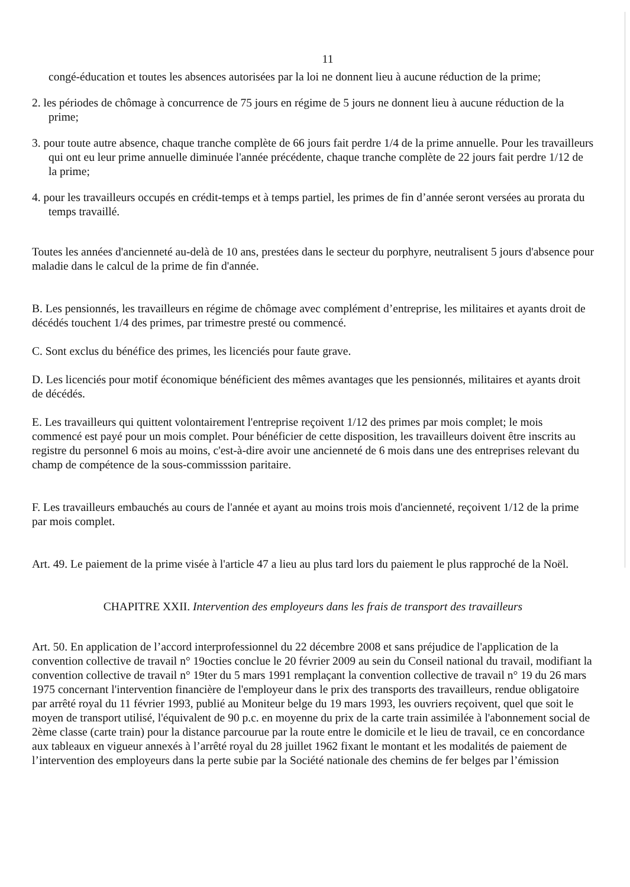11
congé-éducation et toutes les absences autorisées par la loi ne donnent lieu à aucune réduction de la prime;
2. les périodes de chômage à concurrence de 75 jours en régime de 5 jours ne donnent lieu à aucune réduction de la prime;
3. pour toute autre absence, chaque tranche complète de 66 jours fait perdre 1/4 de la prime annuelle. Pour les travailleurs qui ont eu leur prime annuelle diminuée l'année précédente, chaque tranche complète de 22 jours fait perdre 1/12 de la prime;
4. pour les travailleurs occupés en crédit-temps et à temps partiel, les primes de fin d’année seront versées au prorata du temps travaillé.
Toutes les années d'ancienneté au-delà de 10 ans, prestées dans le secteur du porphyre, neutralisent 5 jours d'absence pour maladie dans le calcul de la prime de fin d'année.
B. Les pensionnés, les travailleurs en régime de chômage avec complément d’entreprise, les militaires et ayants droit de décédés touchent 1/4 des primes, par trimestre presté ou commencé.
C. Sont exclus du bénéfice des primes, les licenciés pour faute grave.
D. Les licenciés pour motif économique bénéficient des mêmes avantages que les pensionnés, militaires et ayants droit de décédés.
E. Les travailleurs qui quittent volontairement l'entreprise reçoivent 1/12 des primes par mois complet; le mois commencé est payé pour un mois complet. Pour bénéficier de cette disposition, les travailleurs doivent être inscrits au registre du personnel 6 mois au moins, c'est-à-dire avoir une ancienneté de 6 mois dans une des entreprises relevant du champ de compétence de la sous-commisssion paritaire.
F. Les travailleurs embauchés au cours de l'année et ayant au moins trois mois d'ancienneté, reçoivent 1/12 de la prime par mois complet.
Art. 49. Le paiement de la prime visée à l'article 47 a lieu au plus tard lors du paiement le plus rapproché de la Noël.
CHAPITRE XXII. Intervention des employeurs dans les frais de transport des travailleurs
Art. 50. En application de l’accord interprofessionnel du 22 décembre 2008 et sans préjudice de l'application de la convention collective de travail n° 19octies conclue le 20 février 2009 au sein du Conseil national du travail, modifiant la convention collective de travail n° 19ter du 5 mars 1991 remplaçant la convention collective de travail n° 19 du 26 mars 1975 concernant l'intervention financière de l'employeur dans le prix des transports des travailleurs, rendue obligatoire par arrêté royal du 11 février 1993, publié au Moniteur belge du 19 mars 1993, les ouvriers reçoivent, quel que soit le moyen de transport utilisé, l'équivalent de 90 p.c. en moyenne du prix de la carte train assimilée à l'abonnement social de 2ème classe (carte train) pour la distance parcourue par la route entre le domicile et le lieu de travail, ce en concordance aux tableaux en vigueur annexés à l’arrêté royal du 28 juillet 1962 fixant le montant et les modalités de paiement de l’intervention des employeurs dans la perte subie par la Société nationale des chemins de fer belges par l’émission